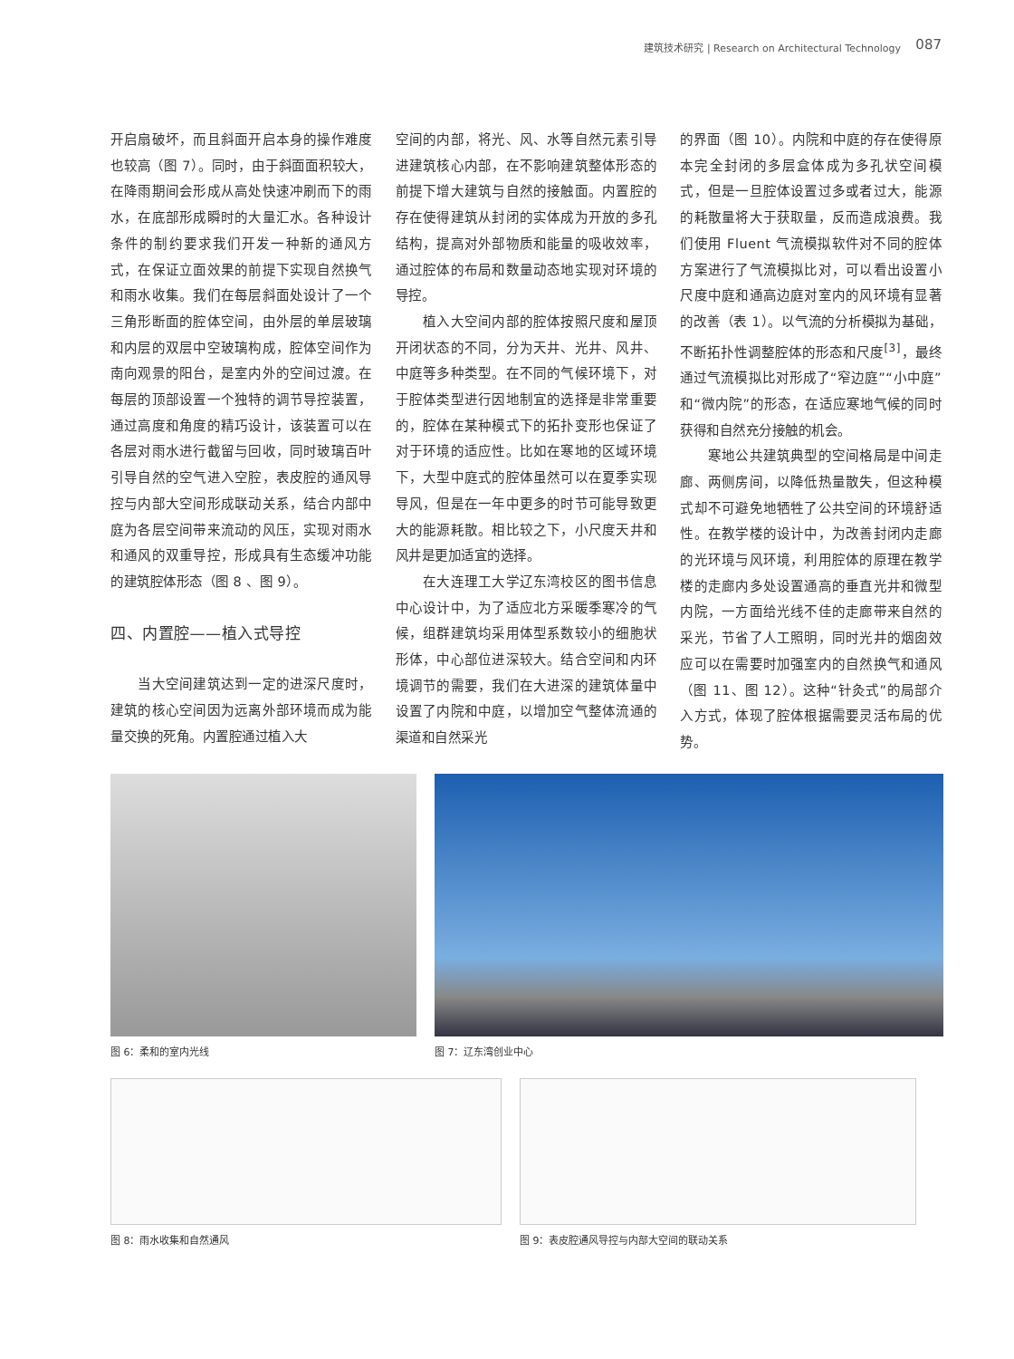建筑技术研究 | Research on Architectural Technology 087
开启扇破坏，而且斜面开启本身的操作难度也较高（图 7）。同时，由于斜面面积较大，在降雨期间会形成从高处快速冲刷而下的雨水，在底部形成瞬时的大量汇水。各种设计条件的制约要求我们开发一种新的通风方式，在保证立面效果的前提下实现自然换气和雨水收集。我们在每层斜面处设计了一个三角形断面的腔体空间，由外层的单层玻璃和内层的双层中空玻璃构成，腔体空间作为南向观景的阳台，是室内外的空间过渡。在每层的顶部设置一个独特的调节导控装置，通过高度和角度的精巧设计，该装置可以在各层对雨水进行截留与回收，同时玻璃百叶引导自然的空气进入空腔，表皮腔的通风导控与内部大空间形成联动关系，结合内部中庭为各层空间带来流动的风压，实现对雨水和通风的双重导控，形成具有生态缓冲功能的建筑腔体形态（图 8 、图 9）。
四、内置腔——植入式导控
　　当大空间建筑达到一定的进深尺度时，建筑的核心空间因为远离外部环境而成为能量交换的死角。内置腔通过植入大
空间的内部，将光、风、水等自然元素引导进建筑核心内部，在不影响建筑整体形态的前提下增大建筑与自然的接触面。内置腔的存在使得建筑从封闭的实体成为开放的多孔结构，提高对外部物质和能量的吸收效率，通过腔体的布局和数量动态地实现对环境的导控。
　　植入大空间内部的腔体按照尺度和屋顶开闭状态的不同，分为天井、光井、风井、中庭等多种类型。在不同的气候环境下，对于腔体类型进行因地制宜的选择是非常重要的，腔体在某种模式下的拓扑变形也保证了对于环境的适应性。比如在寒地的区域环境下，大型中庭式的腔体虽然可以在夏季实现导风，但是在一年中更多的时节可能导致更大的能源耗散。相比较之下，小尺度天井和风井是更加适宜的选择。
　　在大连理工大学辽东湾校区的图书信息中心设计中，为了适应北方采暖季寒冷的气候，组群建筑均采用体型系数较小的细胞状形体，中心部位进深较大。结合空间和内环境调节的需要，我们在大进深的建筑体量中设置了内院和中庭，以增加空气整体流通的渠道和自然采光
的界面（图 10）。内院和中庭的存在使得原本完全封闭的多层盒体成为多孔状空间模式，但是一旦腔体设置过多或者过大，能源的耗散量将大于获取量，反而造成浪费。我们使用 Fluent 气流模拟软件对不同的腔体方案进行了气流模拟比对，可以看出设置小尺度中庭和通高边庭对室内的风环境有显著的改善（表 1）。以气流的分析模拟为基础，不断拓扑性调整腔体的形态和尺度<sup>[3]</sup>，最终通过气流模拟比对形成了“窄边庭”“小中庭”和“微内院”的形态，在适应寒地气候的同时获得和自然充分接触的机会。
　　寒地公共建筑典型的空间格局是中间走廊、两侧房间，以降低热量散失，但这种模式却不可避免地牺牲了公共空间的环境舒适性。在教学楼的设计中，为改善封闭内走廊的光环境与风环境，利用腔体的原理在教学楼的走廊内多处设置通高的垂直光井和微型内院，一方面给光线不佳的走廊带来自然的采光，节省了人工照明，同时光井的烟囱效应可以在需要时加强室内的自然换气和通风（图 11、图 12）。这种“针灸式”的局部介入方式，体现了腔体根据需要灵活布局的优势。
图 6：柔和的室内光线 图 7：辽东湾创业中心
图 8：雨水收集和自然通风 图 9：表皮腔通风导控与内部大空间的联动关系